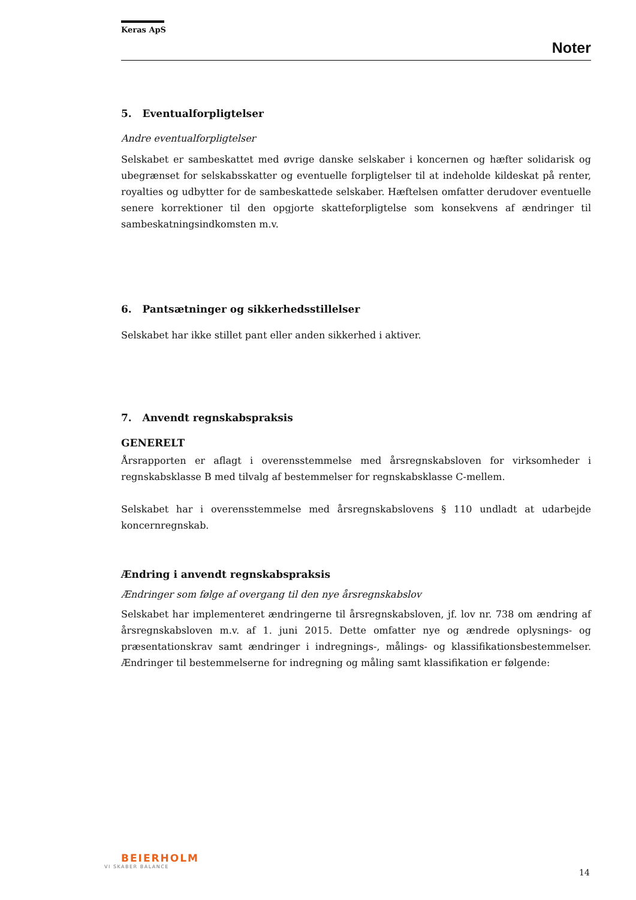Keras ApS
Noter
5. Eventualforpligtelser
Andre eventualforpligtelser
Selskabet er sambeskattet med øvrige danske selskaber i koncernen og hæfter solidarisk og ubegrænset for selskabsskatter og eventuelle forpligtelser til at indeholde kildeskat på renter, royalties og udbytter for de sambeskattede selskaber. Hæftelsen omfatter derudover eventuelle senere korrektioner til den opgjorte skatteforpligtelse som konsekvens af ændringer til sambeskatningsindkomsten m.v.
6. Pantsætninger og sikkerhedsstillelser
Selskabet har ikke stillet pant eller anden sikkerhed i aktiver.
7. Anvendt regnskabspraksis
GENERELT
Årsrapporten er aflagt i overensstemmelse med årsregnskabsloven for virksomheder i regnskabsklasse B med tilvalg af bestemmelser for regnskabsklasse C-mellem.
Selskabet har i overensstemmelse med årsregnskabslovens § 110 undladt at udarbejde koncernregnskab.
Ændring i anvendt regnskabspraksis
Ændringer som følge af overgang til den nye årsregnskabslov
Selskabet har implementeret ændringerne til årsregnskabsloven, jf. lov nr. 738 om ændring af årsregnskabsloven m.v. af 1. juni 2015. Dette omfatter nye og ændrede oplysnings- og præsentationskrav samt ændringer i indregnings-, målings- og klassifikationsbestemmelser. Ændringer til bestemmelserne for indregning og måling samt klassifikation er følgende:
BEIERHOLM
VI SKABER BALANCE
14